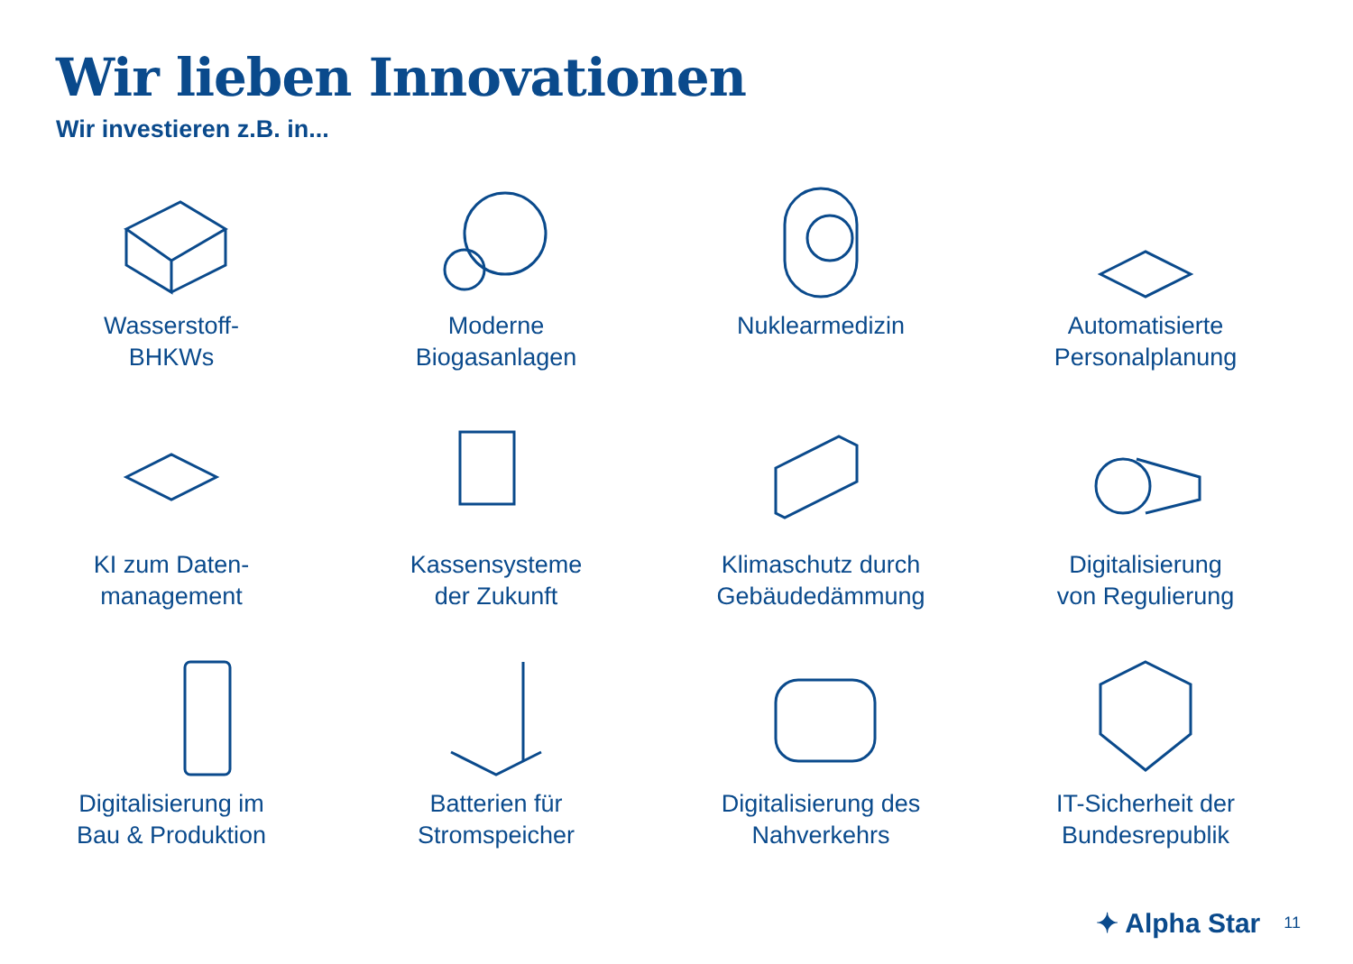Wir lieben Innovationen
Wir investieren z.B. in...
Wasserstoff-
BHKWs
Moderne
Biogasanlagen
Nuklearmedizin
Automatisierte
Personalplanung
KI zum Daten-
management
Kassensysteme
der Zukunft
Klimaschutz durch
Gebäudedämmung
Digitalisierung
von Regulierung
Digitalisierung im
Bau & Produktion
Batterien für
Stromspeicher
Digitalisierung des
Nahverkehrs
IT-Sicherheit der
Bundesrepublik
✦ Alpha Star 11